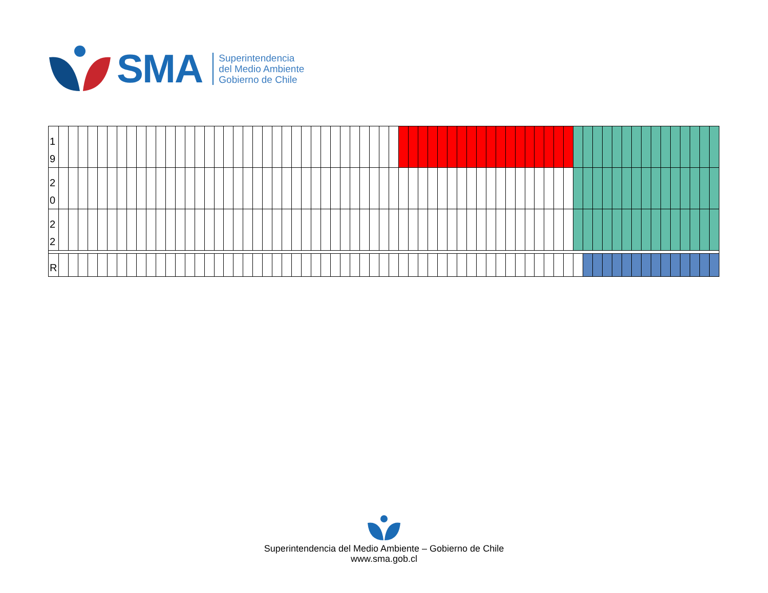SMA
Superintendencia
del Medio Ambiente
Gobierno de Chile
| 1 9 | | | | | | | | | | | | | | | | | | | | | | | | | | | | | | | | | | | | | | | | | | | | | | | | | | | | | | | | | | | | | | | | | | | | |
| 2 0 | | | | | | | | | | | | | | | | | | | | | | | | | | | | | | | | | | | | | | | | | | | | | | | | | | | | | | | | | | | | | | | | | | | | |
| 2 2 | | | | | | | | | | | | | | | | | | | | | | | | | | | | | | | | | | | | | | | | | | | | | | | | | | | | | | | | | | | | | | | | | | | | |
| R | | | | | | | | | | | | | | | | | | | | | | | | | | | | | | | | | | | | | | | | | | | | | | | | | | | | | | | | | | | | | | | | | | | | |
Superintendencia del Medio Ambiente – Gobierno de Chile
www.sma.gob.cl